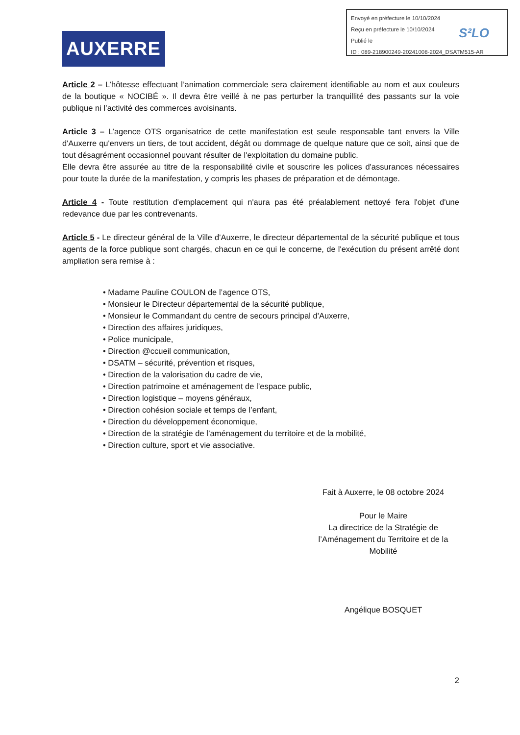Envoyé en préfecture le 10/10/2024
Reçu en préfecture le 10/10/2024
Publié le
ID : 089-218900249-20241008-2024_DSATM515-AR
S²LO
AUXERRE
Article 2 – L’hôtesse effectuant l’animation commerciale sera clairement identifiable au nom et aux couleurs de la boutique « NOCIBÉ ». Il devra être veillé à ne pas perturber la tranquillité des passants sur la voie publique ni l’activité des commerces avoisinants.
Article 3 – L’agence OTS organisatrice de cette manifestation est seule responsable tant envers la Ville d'Auxerre qu'envers un tiers, de tout accident, dégât ou dommage de quelque nature que ce soit, ainsi que de tout désagrément occasionnel pouvant résulter de l'exploitation du domaine public.
Elle devra être assurée au titre de la responsabilité civile et souscrire les polices d'assurances nécessaires pour toute la durée de la manifestation, y compris les phases de préparation et de démontage.
Article 4 - Toute restitution d'emplacement qui n'aura pas été préalablement nettoyé fera l'objet d'une redevance due par les contrevenants.
Article 5 - Le directeur général de la Ville d'Auxerre, le directeur départemental de la sécurité publique et tous agents de la force publique sont chargés, chacun en ce qui le concerne, de l'exécution du présent arrêté dont ampliation sera remise à :
• Madame Pauline COULON de l’agence OTS,
• Monsieur le Directeur départemental de la sécurité publique,
• Monsieur le Commandant du centre de secours principal d'Auxerre,
• Direction des affaires juridiques,
• Police municipale,
• Direction @ccueil communication,
• DSATM – sécurité, prévention et risques,
• Direction de la valorisation du cadre de vie,
• Direction patrimoine et aménagement de l’espace public,
• Direction logistique – moyens généraux,
• Direction cohésion sociale et temps de l’enfant,
• Direction du développement économique,
• Direction de la stratégie de l’aménagement du territoire et de la mobilité,
• Direction culture, sport et vie associative.
Fait à Auxerre, le 08 octobre 2024
Pour le Maire
La directrice de la Stratégie de l’Aménagement du Territoire et de la Mobilité
Angélique BOSQUET
2